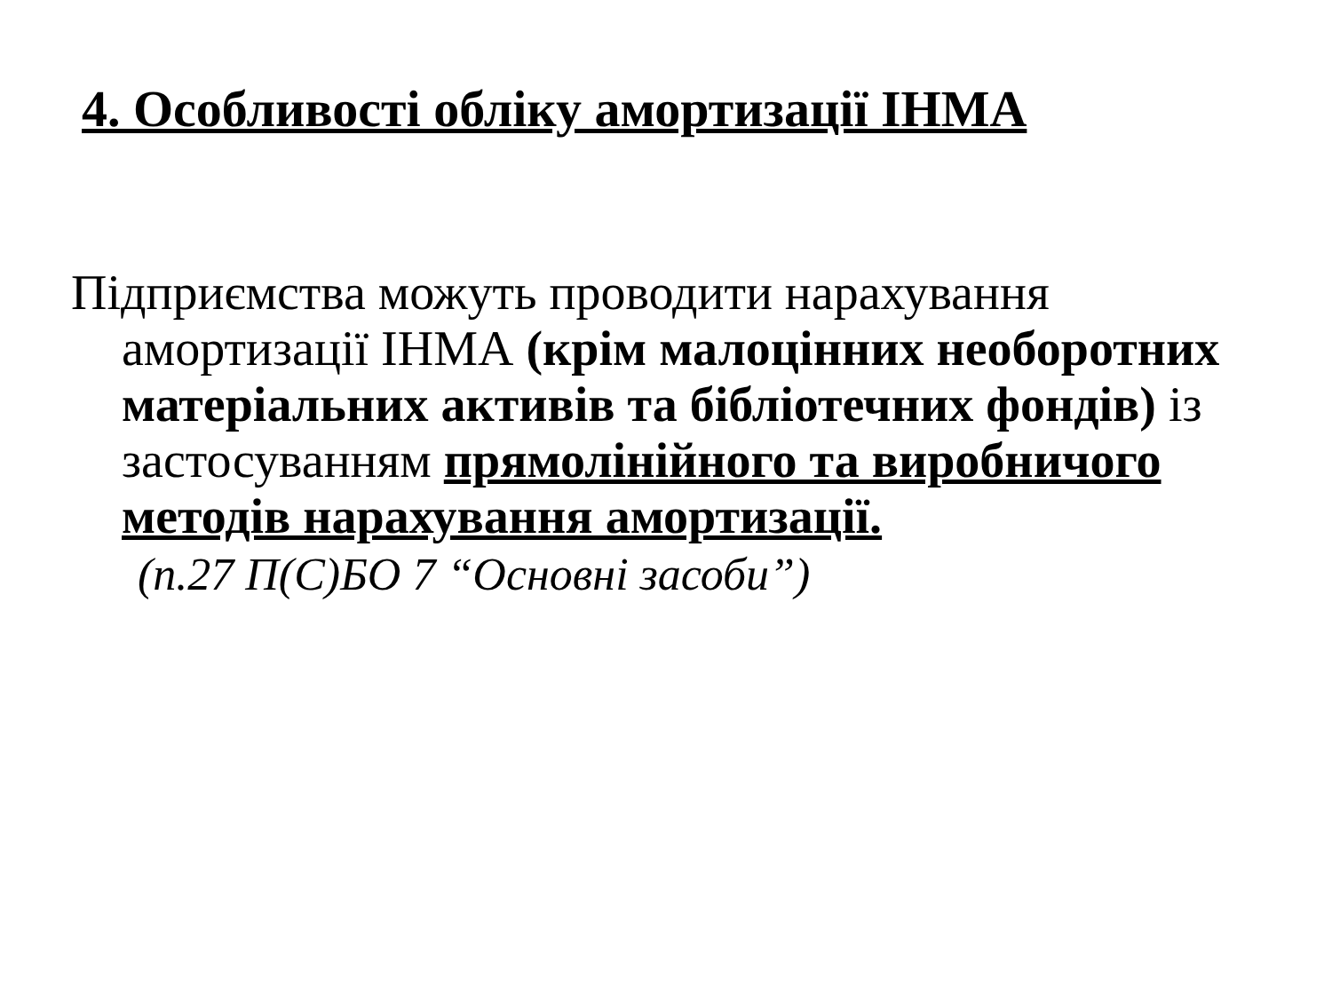4. Особливості обліку амортизації ІНМА
Підприємства можуть проводити нарахування амортизації ІНМА (крім малоцінних необоротних матеріальних активів та бібліотечних фондів) із застосуванням прямолінійного та виробничого методів нарахування амортизації.
(п.27 П(С)БО 7 “Основні засоби”)